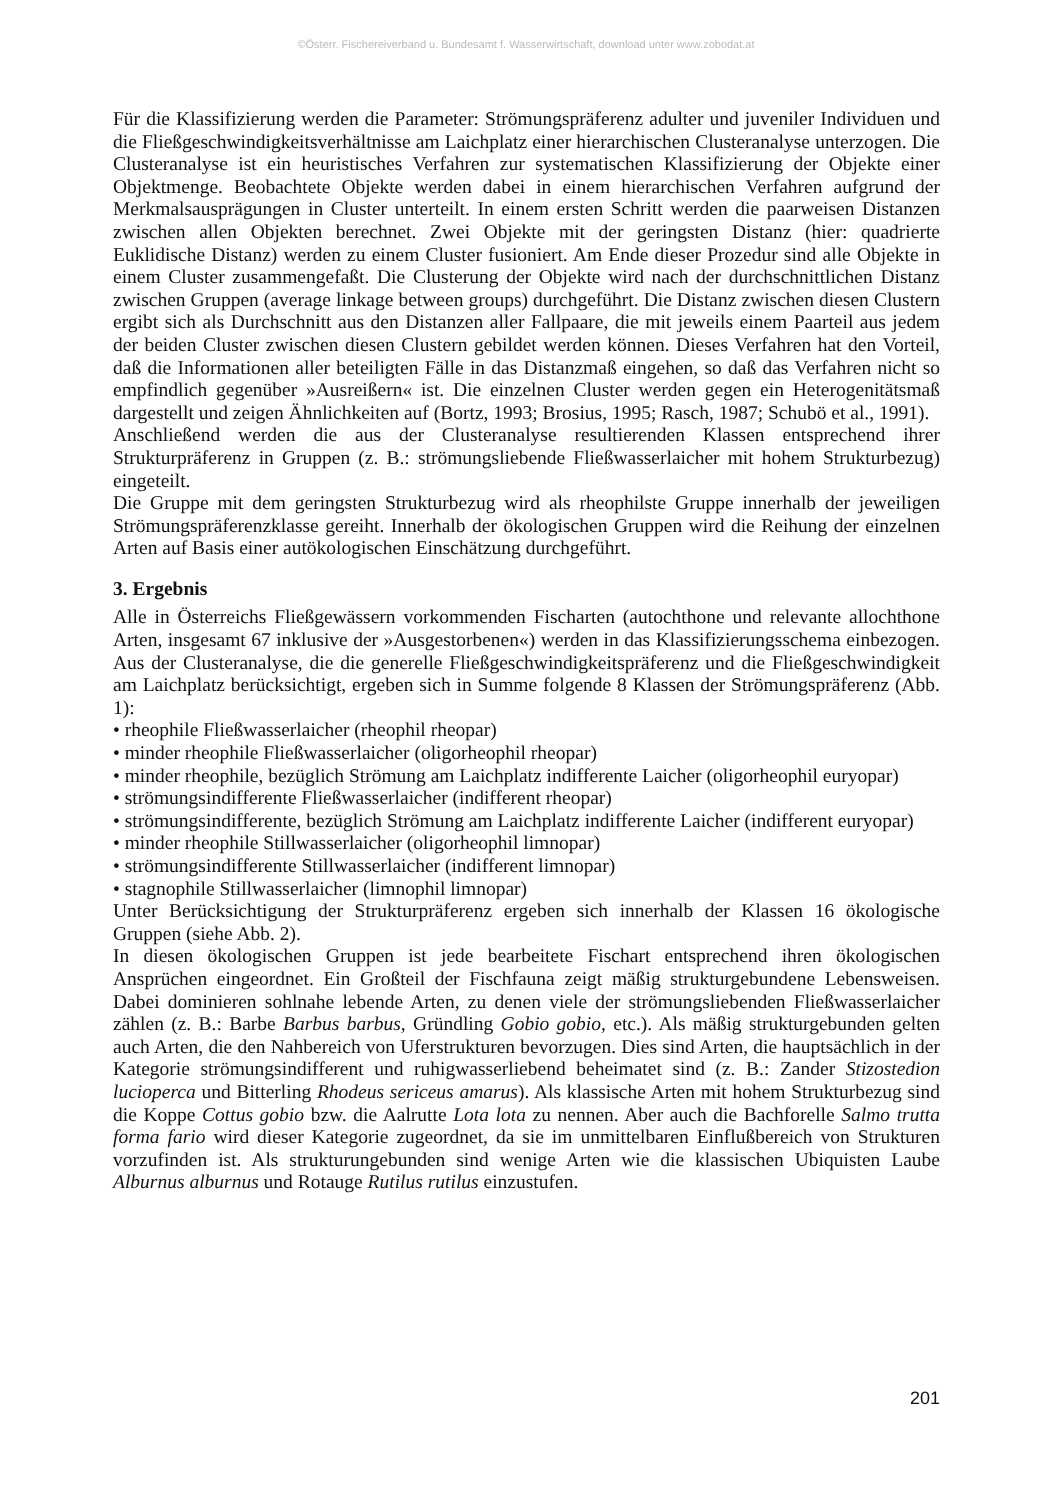©Österr. Fischereiverband u. Bundesamt f. Wasserwirtschaft, download unter www.zobodat.at
Für die Klassifizierung werden die Parameter: Strömungspräferenz adulter und juveniler Individuen und die Fließgeschwindigkeitsverhältnisse am Laichplatz einer hierarchischen Clusteranalyse unterzogen. Die Clusteranalyse ist ein heuristisches Verfahren zur systematischen Klassifizierung der Objekte einer Objektmenge. Beobachtete Objekte werden dabei in einem hierarchischen Verfahren aufgrund der Merkmalsausprägungen in Cluster unterteilt. In einem ersten Schritt werden die paarweisen Distanzen zwischen allen Objekten berechnet. Zwei Objekte mit der geringsten Distanz (hier: quadrierte Euklidische Distanz) werden zu einem Cluster fusioniert. Am Ende dieser Prozedur sind alle Objekte in einem Cluster zusammengefaßt. Die Clusterung der Objekte wird nach der durchschnittlichen Distanz zwischen Gruppen (average linkage between groups) durchgeführt. Die Distanz zwischen diesen Clustern ergibt sich als Durchschnitt aus den Distanzen aller Fallpaare, die mit jeweils einem Paarteil aus jedem der beiden Cluster zwischen diesen Clustern gebildet werden können. Dieses Verfahren hat den Vorteil, daß die Informationen aller beteiligten Fälle in das Distanzmaß eingehen, so daß das Verfahren nicht so empfindlich gegenüber »Ausreißern« ist. Die einzelnen Cluster werden gegen ein Heterogenitätsmaß dargestellt und zeigen Ähnlichkeiten auf (Bortz, 1993; Brosius, 1995; Rasch, 1987; Schubö et al., 1991).
Anschließend werden die aus der Clusteranalyse resultierenden Klassen entsprechend ihrer Strukturpräferenz in Gruppen (z. B.: strömungsliebende Fließwasserlaicher mit hohem Strukturbezug) eingeteilt.
Die Gruppe mit dem geringsten Strukturbezug wird als rheophilste Gruppe innerhalb der jeweiligen Strömungspräferenzklasse gereiht. Innerhalb der ökologischen Gruppen wird die Reihung der einzelnen Arten auf Basis einer autökologischen Einschätzung durchgeführt.
3. Ergebnis
Alle in Österreichs Fließgewässern vorkommenden Fischarten (autochthone und relevante allochthone Arten, insgesamt 67 inklusive der »Ausgestorbenen«) werden in das Klassifizierungsschema einbezogen. Aus der Clusteranalyse, die die generelle Fließgeschwindigkeitspräferenz und die Fließgeschwindigkeit am Laichplatz berücksichtigt, ergeben sich in Summe folgende 8 Klassen der Strömungspräferenz (Abb. 1):
• rheophile Fließwasserlaicher (rheophil rheopar)
• minder rheophile Fließwasserlaicher (oligorheophil rheopar)
• minder rheophile, bezüglich Strömung am Laichplatz indifferente Laicher (oligorheophil euryopar)
• strömungsindifferente Fließwasserlaicher (indifferent rheopar)
• strömungsindifferente, bezüglich Strömung am Laichplatz indifferente Laicher (indifferent euryopar)
• minder rheophile Stillwasserlaicher (oligorheophil limnopar)
• strömungsindifferente Stillwasserlaicher (indifferent limnopar)
• stagnophile Stillwasserlaicher (limnophil limnopar)
Unter Berücksichtigung der Strukturpräferenz ergeben sich innerhalb der Klassen 16 ökologische Gruppen (siehe Abb. 2).
In diesen ökologischen Gruppen ist jede bearbeitete Fischart entsprechend ihren ökologischen Ansprüchen eingeordnet. Ein Großteil der Fischfauna zeigt mäßig strukturgebundene Lebensweisen. Dabei dominieren sohlnahe lebende Arten, zu denen viele der strömungsliebenden Fließwasserlaicher zählen (z. B.: Barbe Barbus barbus, Gründling Gobio gobio, etc.). Als mäßig strukturgebunden gelten auch Arten, die den Nahbereich von Uferstrukturen bevorzugen. Dies sind Arten, die hauptsächlich in der Kategorie strömungsindifferent und ruhigwasserliebend beheimatet sind (z. B.: Zander Stizostedion lucioperca und Bitterling Rhodeus sericeus amarus). Als klassische Arten mit hohem Strukturbezug sind die Koppe Cottus gobio bzw. die Aalrutte Lota lota zu nennen. Aber auch die Bachforelle Salmo trutta forma fario wird dieser Kategorie zugeordnet, da sie im unmittelbaren Einflußbereich von Strukturen vorzufinden ist. Als strukturungebunden sind wenige Arten wie die klassischen Ubiquisten Laube Alburnus alburnus und Rotauge Rutilus rutilus einzustufen.
201